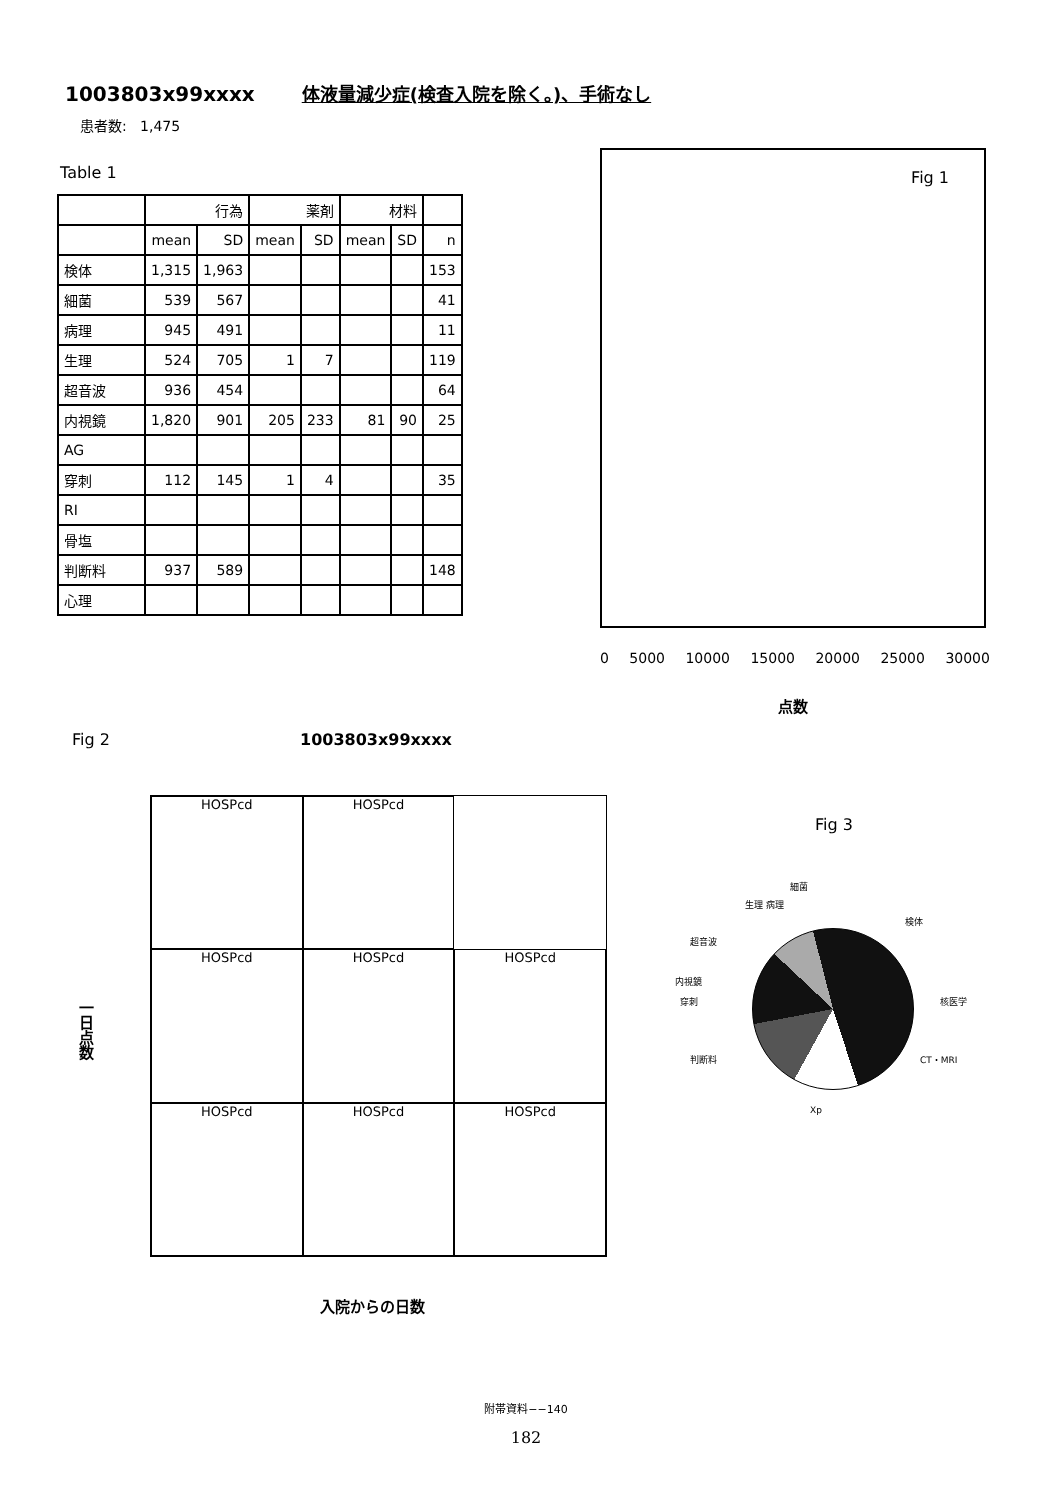1003803x99xxxx 体液量減少症(検査入院を除く。)、手術なし
患者数: 1,475
Table 1
| | 行為 | | 薬剤 | | 材料 | | |
| --- | --- | --- | --- | --- | --- | --- | --- |
| | mean | SD | mean | SD | mean | SD | n |
| 検体 | 1,315 | 1,963 | | | | | 153 |
| 細菌 | 539 | 567 | | | | | 41 |
| 病理 | 945 | 491 | | | | | 11 |
| 生理 | 524 | 705 | 1 | 7 | | | 119 |
| 超音波 | 936 | 454 | | | | | 64 |
| 内視鏡 | 1,820 | 901 | 205 | 233 | 81 | 90 | 25 |
| AG | | | | | | | |
| 穿刺 | 112 | 145 | 1 | 4 | | | 35 |
| RI | | | | | | | |
| 骨塩 | | | | | | | |
| 判断料 | 937 | 589 | | | | | 148 |
| 心理 | | | | | | | |
Fig 1
0 5000 10000 15000 20000 25000 30000
点数
Fig 2 1003803x99xxxx
HOSPcd
HOSPcd
HOSPcd
HOSPcd
HOSPcd
HOSPcd
HOSPcd
HOSPcd
一日点数
入院からの日数
Fig 3
細菌
生理 病理
検体
超音波
内視鏡
穿刺 核医学
判断料 CT・MRI
Xp
附帯資料−−140
182